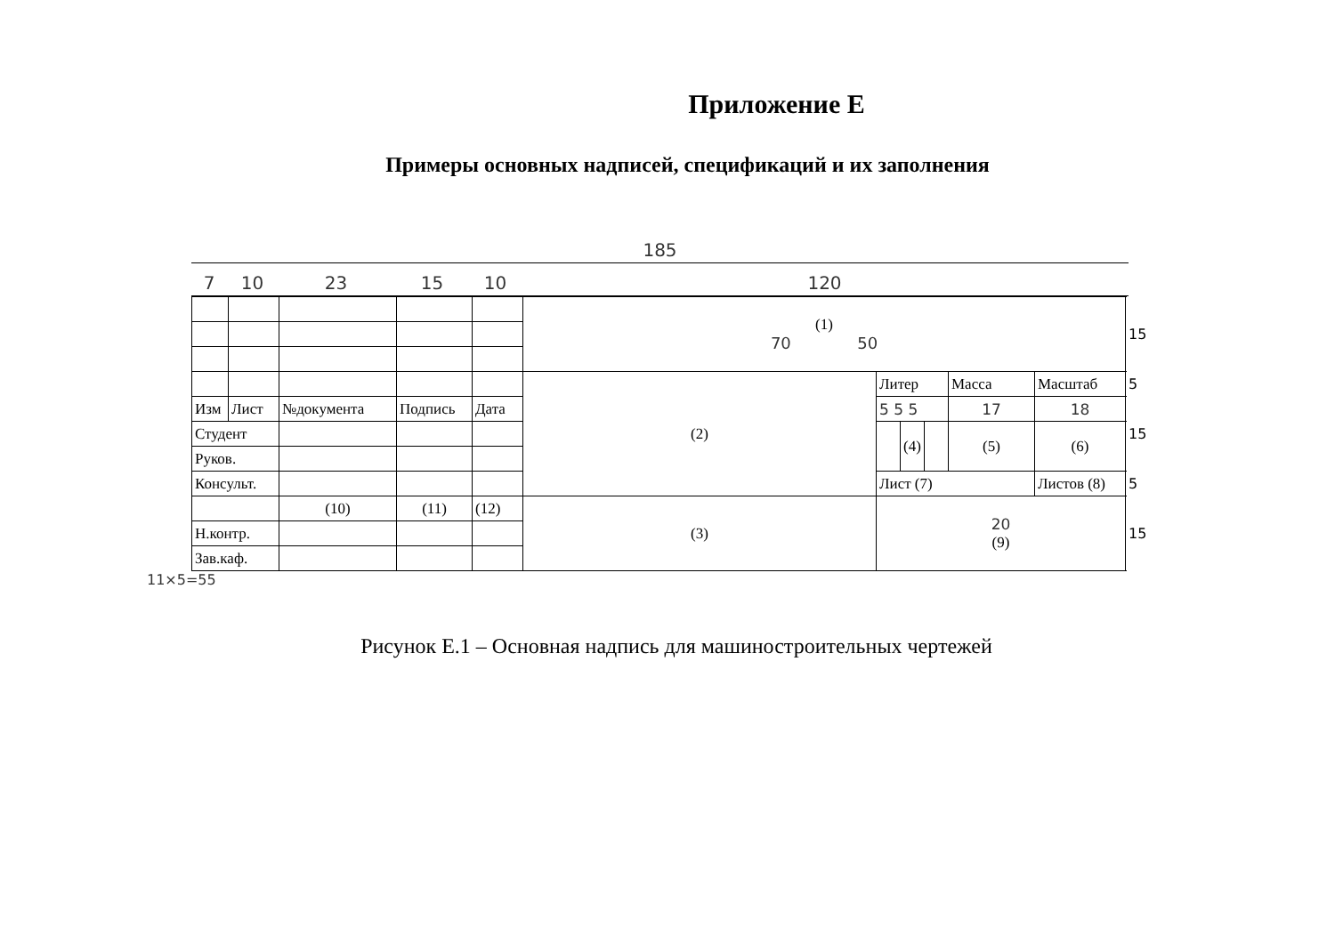Приложение Е
Примеры основных надписей, спецификаций и их заполнения
185
7 10 23 15 10 120
| | | | | | (1) 70 50 | | | | | | 15 |
| | | | | | (2) | Литер | | | Масса | Масштаб | 5 |
| Изм | Лист | №документа | Подпись | Дата | | 5 5 5 | | | 17 | 18 | 15 |
| Студент | | | | | | | (4) | | (5) | (6) | |
| Руков. | | | | | | | | | | | |
| Консульт. | | | | | | Лист (7) | | | | Листов (8) | 5 |
| | | (10) | (11) | (12) | (3) | 20 (9) | | | | | 15 |
| Н.контр. | | | | | | | | | | | |
| Зав.каф. | | | | | | | | | | | |
11×5=55
Рисунок Е.1 – Основная надпись для машиностроительных чертежей